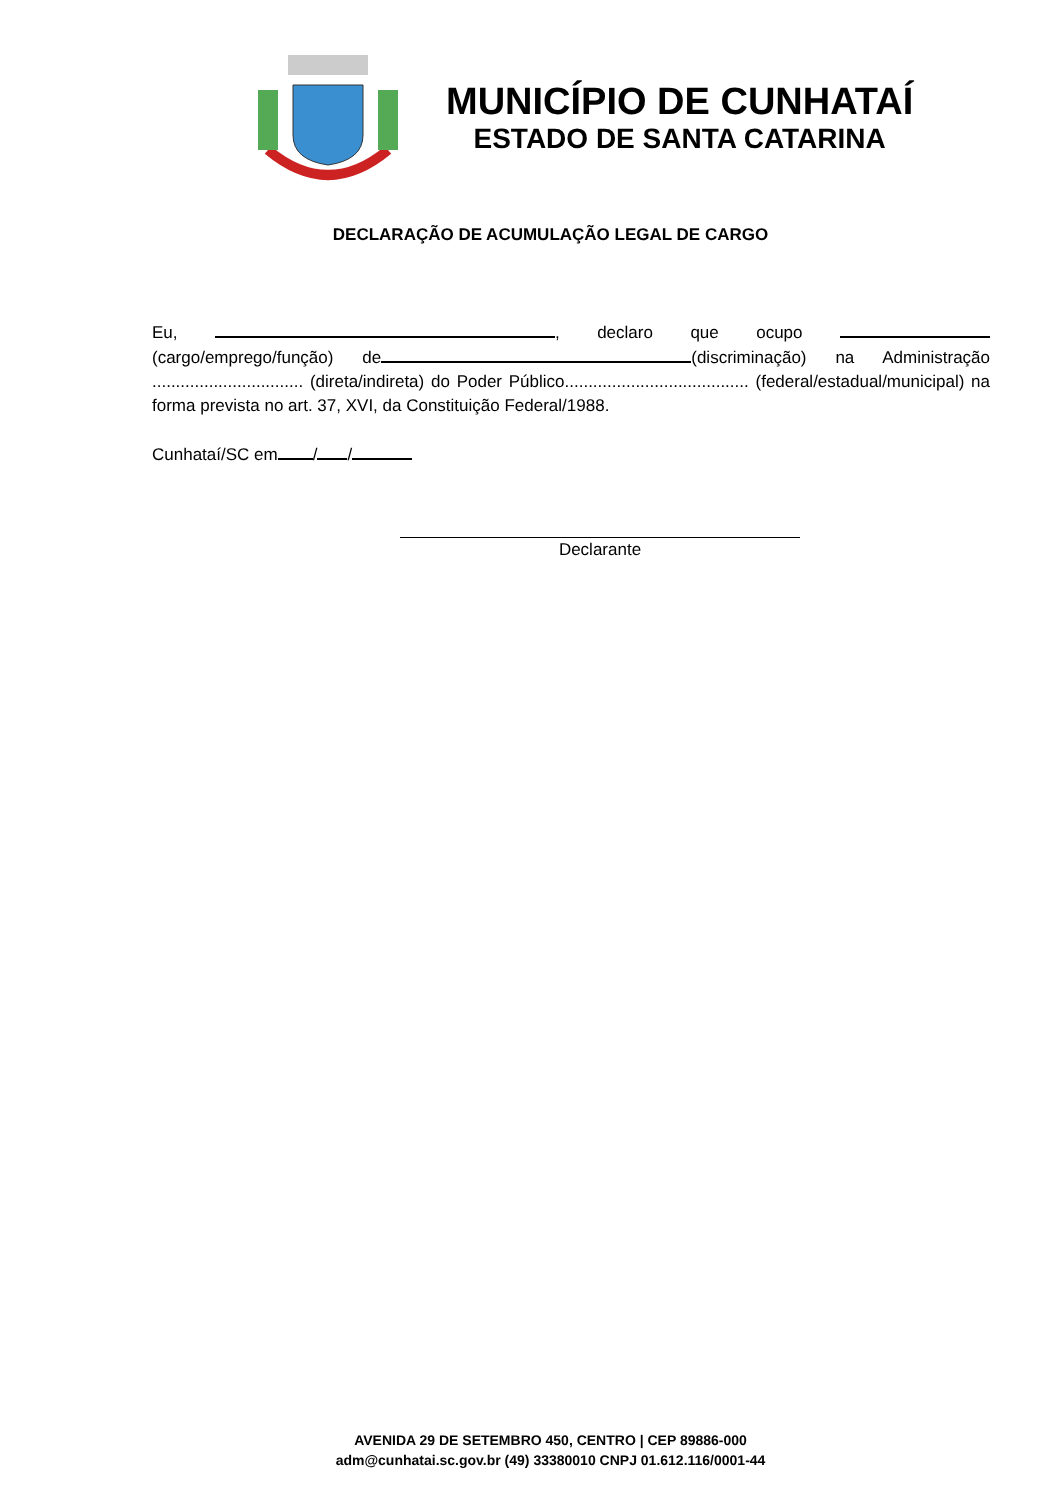MUNICÍPIO DE CUNHATAÍ
ESTADO DE SANTA CATARINA
DECLARAÇÃO DE ACUMULAÇÃO LEGAL DE CARGO
Eu, , declaro que ocupo (cargo/emprego/função) de (discriminação) na Administração ................................ (direta/indireta) do Poder Público....................................... (federal/estadual/municipal) na forma prevista no art. 37, XVI, da Constituição Federal/1988.
Cunhataí/SC em / /
Declarante
AVENIDA 29 DE SETEMBRO 450, CENTRO | CEP 89886-000
adm@cunhatai.sc.gov.br (49) 33380010 CNPJ 01.612.116/0001-44